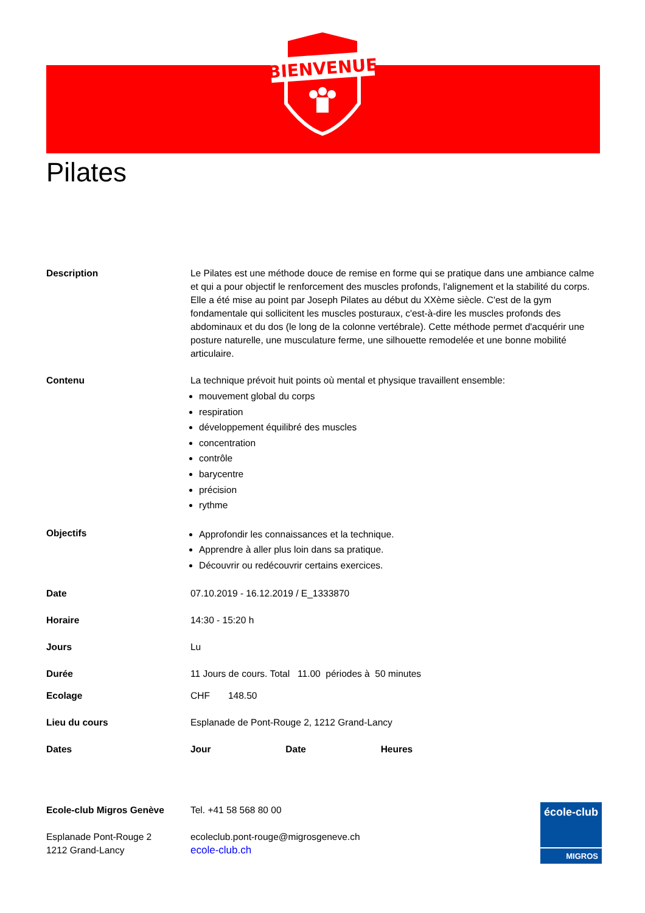BIENVENUE
Pilates
| Description | Le Pilates est une méthode douce de remise en forme qui se pratique dans une ambiance calme et qui a pour objectif le renforcement des muscles profonds, l'alignement et la stabilité du corps. Elle a été mise au point par Joseph Pilates au début du XXème siècle. C'est de la gym fondamentale qui sollicitent les muscles posturaux, c'est-à-dire les muscles profonds des abdominaux et du dos (le long de la colonne vertébrale). Cette méthode permet d'acquérir une posture naturelle, une musculature ferme, une silhouette remodelée et une bonne mobilité articulaire. |
| Contenu | La technique prévoit huit points où mental et physique travaillent ensemble: mouvement global du corps respiration développement équilibré des muscles concentration contrôle barycentre précision rythme |
| Objectifs | Approfondir les connaissances et la technique. Apprendre à aller plus loin dans sa pratique. Découvrir ou redécouvrir certains exercices. |
| Date | 07.10.2019 - 16.12.2019 / E_1333870 |
| Horaire | 14:30 - 15:20 h |
| Jours | Lu |
| Durée | 11 Jours de cours. Total 11.00 périodes à 50 minutes |
| Ecolage | CHF 148.50 |
| Lieu du cours | Esplanade de Pont-Rouge 2, 1212 Grand-Lancy |
| Dates | Jour Date Heures |
| Ecole-club Migros Genève | Tel. +41 58 568 80 00 |
| Esplanade Pont-Rouge 2 1212 Grand-Lancy | ecoleclub.pont-rouge@migrosgeneve.ch ecole-club.ch |
école-club
MIGROS